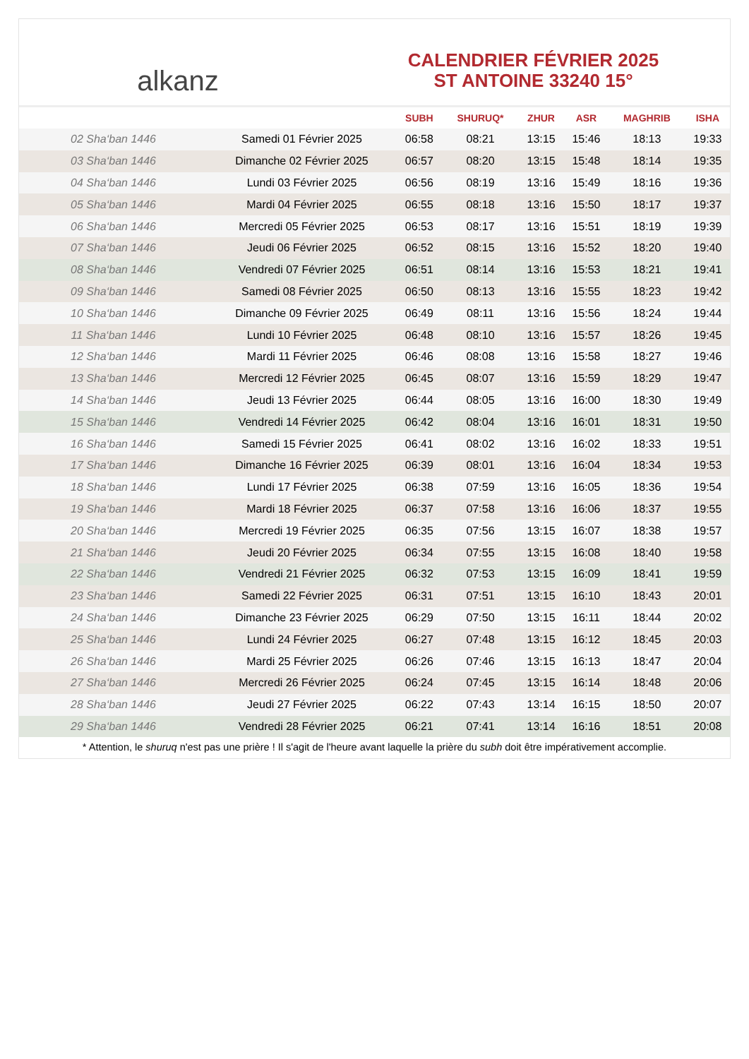alkanz
CALENDRIER FÉVRIER 2025
ST ANTOINE 33240 15°
| | | SUBH | SHURUQ* | ZHUR | ASR | MAGHRIB | ISHA |
| --- | --- | --- | --- | --- | --- | --- | --- |
| 02 Sha‘ban 1446 | Samedi 01 Février 2025 | 06:58 | 08:21 | 13:15 | 15:46 | 18:13 | 19:33 |
| 03 Sha‘ban 1446 | Dimanche 02 Février 2025 | 06:57 | 08:20 | 13:15 | 15:48 | 18:14 | 19:35 |
| 04 Sha‘ban 1446 | Lundi 03 Février 2025 | 06:56 | 08:19 | 13:16 | 15:49 | 18:16 | 19:36 |
| 05 Sha‘ban 1446 | Mardi 04 Février 2025 | 06:55 | 08:18 | 13:16 | 15:50 | 18:17 | 19:37 |
| 06 Sha‘ban 1446 | Mercredi 05 Février 2025 | 06:53 | 08:17 | 13:16 | 15:51 | 18:19 | 19:39 |
| 07 Sha‘ban 1446 | Jeudi 06 Février 2025 | 06:52 | 08:15 | 13:16 | 15:52 | 18:20 | 19:40 |
| 08 Sha‘ban 1446 | Vendredi 07 Février 2025 | 06:51 | 08:14 | 13:16 | 15:53 | 18:21 | 19:41 |
| 09 Sha‘ban 1446 | Samedi 08 Février 2025 | 06:50 | 08:13 | 13:16 | 15:55 | 18:23 | 19:42 |
| 10 Sha‘ban 1446 | Dimanche 09 Février 2025 | 06:49 | 08:11 | 13:16 | 15:56 | 18:24 | 19:44 |
| 11 Sha‘ban 1446 | Lundi 10 Février 2025 | 06:48 | 08:10 | 13:16 | 15:57 | 18:26 | 19:45 |
| 12 Sha‘ban 1446 | Mardi 11 Février 2025 | 06:46 | 08:08 | 13:16 | 15:58 | 18:27 | 19:46 |
| 13 Sha‘ban 1446 | Mercredi 12 Février 2025 | 06:45 | 08:07 | 13:16 | 15:59 | 18:29 | 19:47 |
| 14 Sha‘ban 1446 | Jeudi 13 Février 2025 | 06:44 | 08:05 | 13:16 | 16:00 | 18:30 | 19:49 |
| 15 Sha‘ban 1446 | Vendredi 14 Février 2025 | 06:42 | 08:04 | 13:16 | 16:01 | 18:31 | 19:50 |
| 16 Sha‘ban 1446 | Samedi 15 Février 2025 | 06:41 | 08:02 | 13:16 | 16:02 | 18:33 | 19:51 |
| 17 Sha‘ban 1446 | Dimanche 16 Février 2025 | 06:39 | 08:01 | 13:16 | 16:04 | 18:34 | 19:53 |
| 18 Sha‘ban 1446 | Lundi 17 Février 2025 | 06:38 | 07:59 | 13:16 | 16:05 | 18:36 | 19:54 |
| 19 Sha‘ban 1446 | Mardi 18 Février 2025 | 06:37 | 07:58 | 13:16 | 16:06 | 18:37 | 19:55 |
| 20 Sha‘ban 1446 | Mercredi 19 Février 2025 | 06:35 | 07:56 | 13:15 | 16:07 | 18:38 | 19:57 |
| 21 Sha‘ban 1446 | Jeudi 20 Février 2025 | 06:34 | 07:55 | 13:15 | 16:08 | 18:40 | 19:58 |
| 22 Sha‘ban 1446 | Vendredi 21 Février 2025 | 06:32 | 07:53 | 13:15 | 16:09 | 18:41 | 19:59 |
| 23 Sha‘ban 1446 | Samedi 22 Février 2025 | 06:31 | 07:51 | 13:15 | 16:10 | 18:43 | 20:01 |
| 24 Sha‘ban 1446 | Dimanche 23 Février 2025 | 06:29 | 07:50 | 13:15 | 16:11 | 18:44 | 20:02 |
| 25 Sha‘ban 1446 | Lundi 24 Février 2025 | 06:27 | 07:48 | 13:15 | 16:12 | 18:45 | 20:03 |
| 26 Sha‘ban 1446 | Mardi 25 Février 2025 | 06:26 | 07:46 | 13:15 | 16:13 | 18:47 | 20:04 |
| 27 Sha‘ban 1446 | Mercredi 26 Février 2025 | 06:24 | 07:45 | 13:15 | 16:14 | 18:48 | 20:06 |
| 28 Sha‘ban 1446 | Jeudi 27 Février 2025 | 06:22 | 07:43 | 13:14 | 16:15 | 18:50 | 20:07 |
| 29 Sha‘ban 1446 | Vendredi 28 Février 2025 | 06:21 | 07:41 | 13:14 | 16:16 | 18:51 | 20:08 |
* Attention, le shuruq n'est pas une prière ! Il s'agit de l'heure avant laquelle la prière du subh doit être impérativement accomplie.